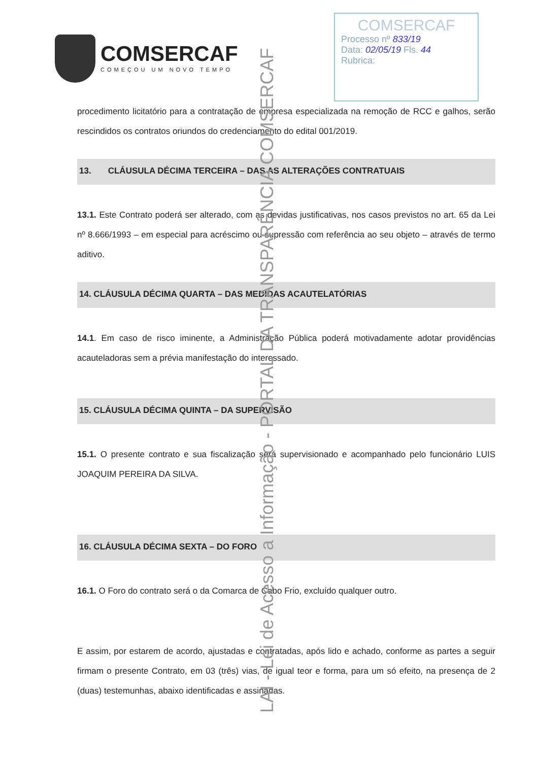LAI - Lei de Acesso a Informação - PORTAL DA TRANSPARÊNCIA COMSERCAF
COMSERCAF
COMEÇOU UM NOVO TEMPO
COMSERCAF
Processo nº 833/19
Data: 02/05/19 Fls. 44
Rubrica:
procedimento licitatório para a contratação de empresa especializada na remoção de RCC e galhos, serão rescindidos os contratos oriundos do credenciamento do edital 001/2019.
13. CLÁUSULA DÉCIMA TERCEIRA – DAS AS ALTERAÇÕES CONTRATUAIS
13.1. Este Contrato poderá ser alterado, com as devidas justificativas, nos casos previstos no art. 65 da Lei nº 8.666/1993 – em especial para acréscimo ou supressão com referência ao seu objeto – através de termo aditivo.
14. CLÁUSULA DÉCIMA QUARTA – DAS MEDIDAS ACAUTELATÓRIAS
14.1. Em caso de risco iminente, a Administração Pública poderá motivadamente adotar providências acauteladoras sem a prévia manifestação do interessado.
15. CLÁUSULA DÉCIMA QUINTA – DA SUPERVISÃO
15.1. O presente contrato e sua fiscalização será supervisionado e acompanhado pelo funcionário LUIS JOAQUIM PEREIRA DA SILVA.
16. CLÁUSULA DÉCIMA SEXTA – DO FORO
16.1. O Foro do contrato será o da Comarca de Cabo Frio, excluído qualquer outro.
E assim, por estarem de acordo, ajustadas e contratadas, após lido e achado, conforme as partes a seguir firmam o presente Contrato, em 03 (três) vias, de igual teor e forma, para um só efeito, na presença de 2 (duas) testemunhas, abaixo identificadas e assinadas.